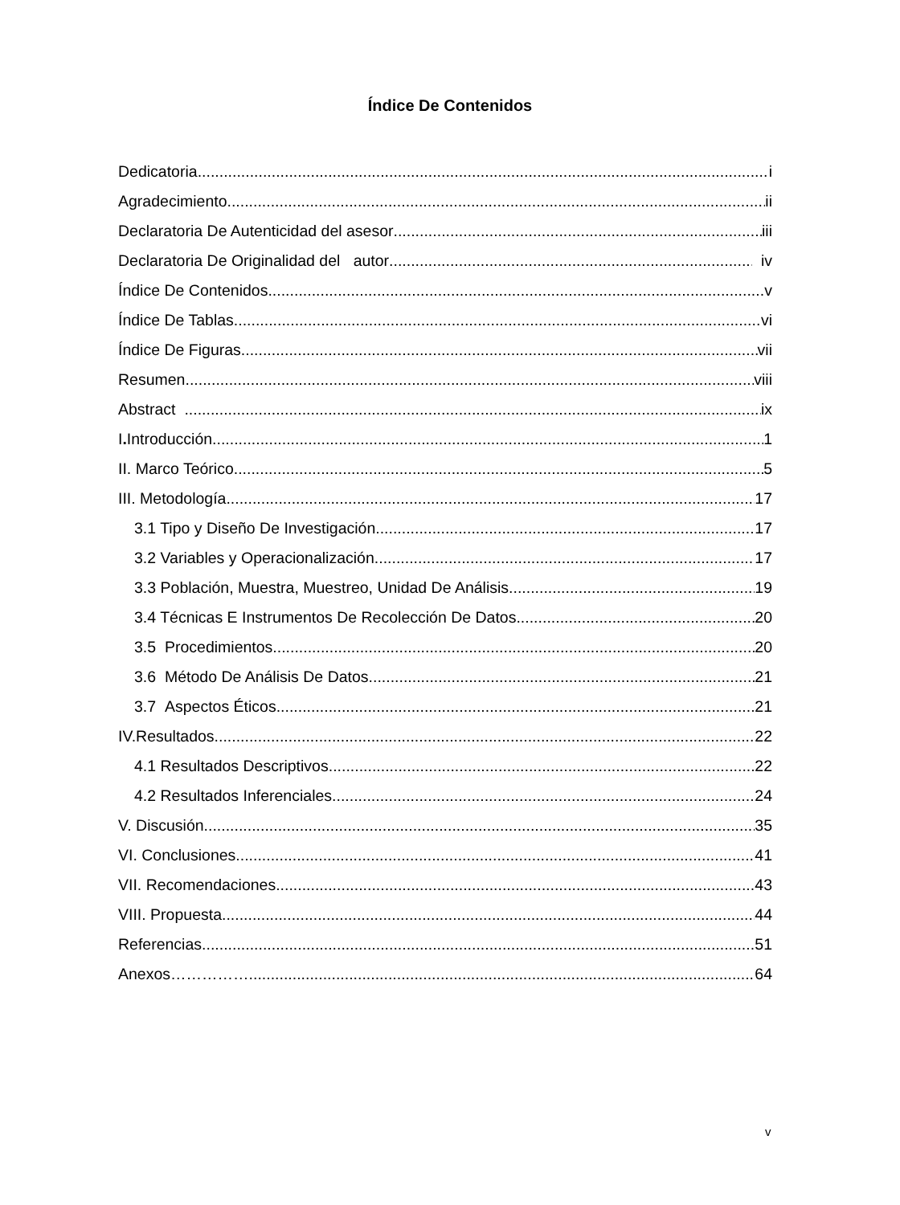Índice De Contenidos
Dedicatoria i
Agradecimiento ii
Declaratoria De Autenticidad del asesor iii
Declaratoria De Originalidad del autor iv
Índice De Contenidos v
Índice De Tablas vi
Índice De Figuras vii
Resumen viii
Abstract ix
I. Introducción 1
II. Marco Teórico 5
III. Metodología 17
3.1 Tipo y Diseño De Investigación 17
3.2 Variables y Operacionalización 17
3.3 Población, Muestra, Muestreo, Unidad De Análisis. 19
3.4 Técnicas E Instrumentos De Recolección De Datos 20
3.5 Procedimientos 20
3.6 Método De Análisis De Datos. 21
3.7 Aspectos Éticos. 21
IV.Resultados 22
4.1 Resultados Descriptivos. 22
4.2 Resultados Inferenciales. 24
V. Discusión 35
VI. Conclusiones. 41
VII. Recomendaciones. 43
VIII. Propuesta. 44
Referencias 51
Anexos……………. 64
v